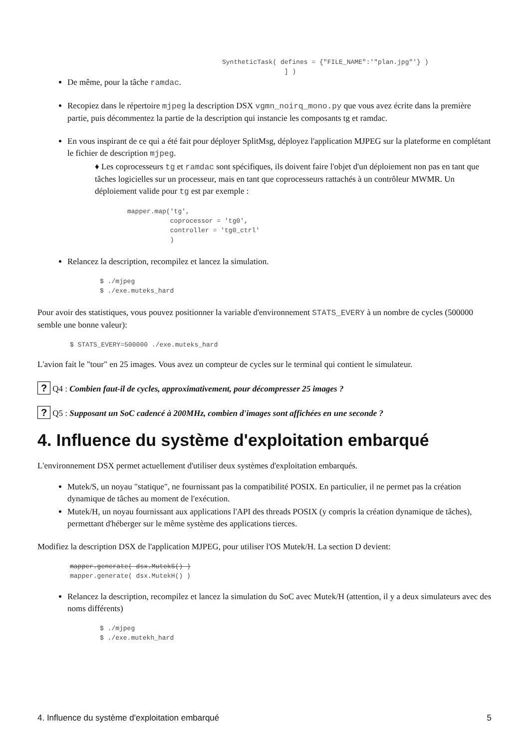SyntheticTask( defines = {"FILE_NAME":'"plan.jpg"'} )
                ] )
De même, pour la tâche ramdac.
Recopiez dans le répertoire mjpeg la description DSX vgmn_noirq_mono.py que vous avez écrite dans la première partie, puis décommentez la partie de la description qui instancie les composants tg et ramdac.
En vous inspirant de ce qui a été fait pour déployer SplitMsg, déployez l'application MJPEG sur la plateforme en complétant le fichier de description mjpeg.
♦ Les coprocesseurs tg et ramdac sont spécifiques, ils doivent faire l'objet d'un déploiement non pas en tant que tâches logicielles sur un processeur, mais en tant que coprocesseurs rattachés à un contrôleur MWMR. Un déploiement valide pour tg est par exemple :
mapper.map('tg',
           coprocessor = 'tg0',
           controller = 'tg0_ctrl'
           )
Relancez la description, recompilez et lancez la simulation.
$ ./mjpeg
$ ./exe.muteks_hard
Pour avoir des statistiques, vous pouvez positionner la variable d'environnement STATS_EVERY à un nombre de cycles (500000 semble une bonne valeur):
$ STATS_EVERY=500000 ./exe.muteks_hard
L'avion fait le "tour" en 25 images. Vous avez un compteur de cycles sur le terminal qui contient le simulateur.
? Q4 : Combien faut-il de cycles, approximativement, pour décompresser 25 images ?
? Q5 : Supposant un SoC cadencé à 200MHz, combien d'images sont affichées en une seconde ?
4. Influence du système d'exploitation embarqué
L'environnement DSX permet actuellement d'utiliser deux systèmes d'exploitation embarqués.
Mutek/S, un noyau "statique", ne fournissant pas la compatibilité POSIX. En particulier, il ne permet pas la création dynamique de tâches au moment de l'exécution.
Mutek/H, un noyau fournissant aux applications l'API des threads POSIX (y compris la création dynamique de tâches), permettant d'héberger sur le même système des applications tierces.
Modifiez la description DSX de l'application MJPEG, pour utiliser l'OS Mutek/H. La section D devient:
mapper.generate( dsx.MutekS() )
mapper.generate( dsx.MutekH() )
Relancez la description, recompilez et lancez la simulation du SoC avec Mutek/H (attention, il y a deux simulateurs avec des noms différents)
$ ./mjpeg
$ ./exe.mutekh_hard
4. Influence du système d'exploitation embarqué 5